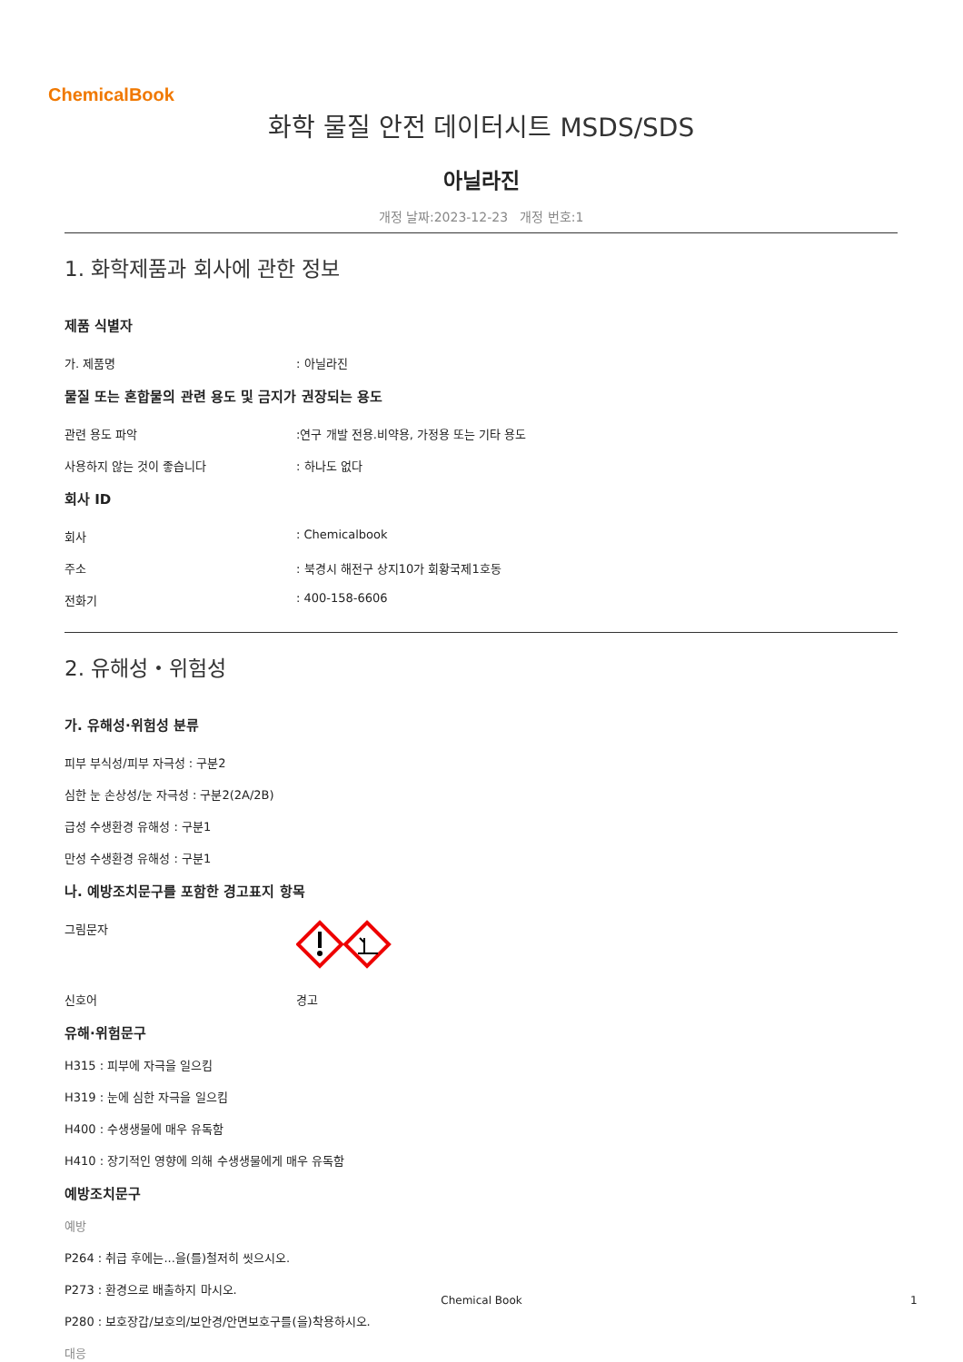ChemicalBook
화학 물질 안전 데이터시트 MSDS/SDS
아닐라진
개정 날짜:2023-12-23 개정 번호:1
1. 화학제품과 회사에 관한 정보
제품 식별자
가. 제품명 : 아닐라진
물질 또는 혼합물의 관련 용도 및 금지가 권장되는 용도
관련 용도 파악 :연구 개발 전용.비약용, 가정용 또는 기타 용도
사용하지 않는 것이 좋습니다 : 하나도 없다
회사 ID
회사 : Chemicalbook
주소 : 북경시 해전구 상지10가 회황국제1호동
전화기 : 400-158-6606
2. 유해성・위험성
가. 유해성·위험성 분류
피부 부식성/피부 자극성 : 구분2
심한 눈 손상성/눈 자극성 : 구분2(2A/2B)
급성 수생환경 유해성 : 구분1
만성 수생환경 유해성 : 구분1
나. 예방조치문구를 포함한 경고표지 항목
그림문자
신호어 경고
유해·위험문구
H315 : 피부에 자극을 일으킴
H319 : 눈에 심한 자극을 일으킴
H400 : 수생생물에 매우 유독함
H410 : 장기적인 영향에 의해 수생생물에게 매우 유독함
예방조치문구
예방
P264 : 취급 후에는...을(를)철저히 씻으시오.
P273 : 환경으로 배출하지 마시오.
P280 : 보호장갑/보호의/보안경/안면보호구를(을)착용하시오.
대응
Chemical Book 1